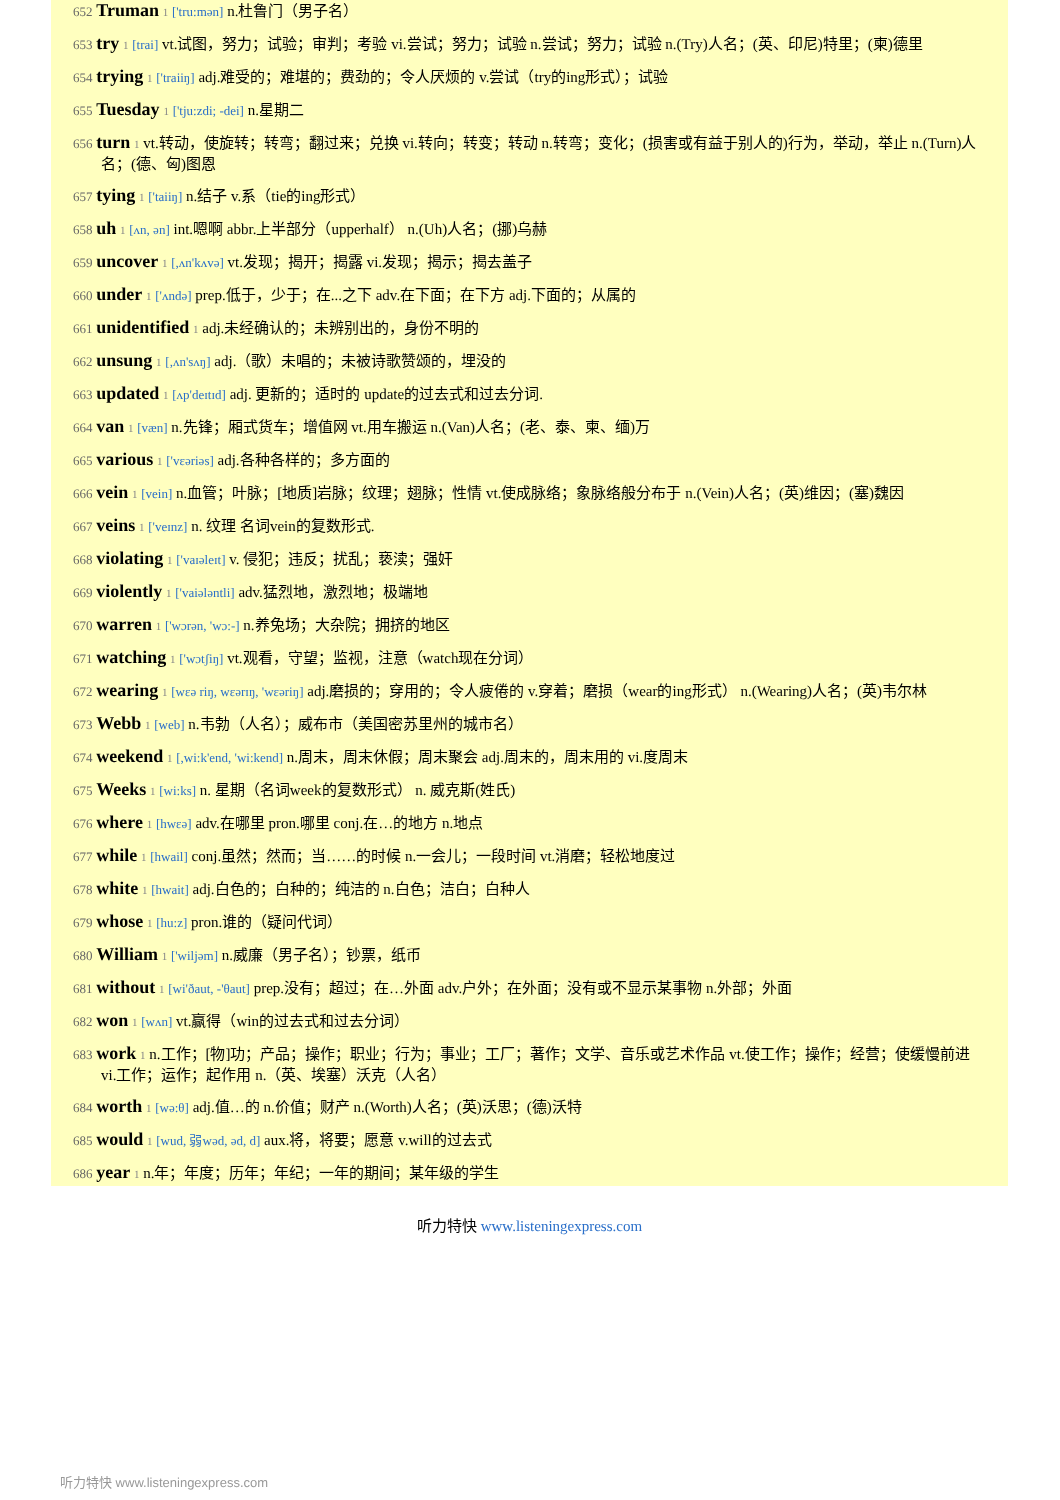652 Truman 1 ['tru:mən] n.杜鲁门（男子名）
653 try 1 [trai] vt.试图，努力；试验；审判；考验 vi.尝试；努力；试验 n.尝试；努力；试验 n.(Try)人名；(英、印尼)特里；(柬)德里
654 trying 1 ['traiiŋ] adj.难受的；难堪的；费劲的；令人厌烦的 v.尝试（try的ing形式）；试验
655 Tuesday 1 ['tju:zdi; -dei] n.星期二
656 turn 1 vt.转动，使旋转；转弯；翻过来；兑换 vi.转向；转变；转动 n.转弯；变化；(损害或有益于别人的)行为，举动，举止 n.(Turn)人名；(德、匈)图恩
657 tying 1 ['taiiŋ] n.结子 v.系（tie的ing形式）
658 uh 1 [ʌn, ən] int.嗯啊 abbr.上半部分（upperhalf） n.(Uh)人名；(挪)乌赫
659 uncover 1 [,ʌn'kʌvə] vt.发现；揭开；揭露 vi.发现；揭示；揭去盖子
660 under 1 ['ʌndə] prep.低于，少于；在...之下 adv.在下面；在下方 adj.下面的；从属的
661 unidentified 1 adj.未经确认的；未辨别出的，身份不明的
662 unsung 1 [,ʌn'sʌŋ] adj.（歌）未唱的；未被诗歌赞颂的，埋没的
663 updated 1 [ʌp'deɪtɪd] adj. 更新的；适时的 update的过去式和过去分词.
664 van 1 [væn] n.先锋；厢式货车；增值网 vt.用车搬运 n.(Van)人名；(老、泰、柬、缅)万
665 various 1 ['vɛəriəs] adj.各种各样的；多方面的
666 vein 1 [vein] n.血管；叶脉；[地质]岩脉；纹理；翅脉；性情 vt.使成脉络；象脉络般分布于 n.(Vein)人名；(英)维因；(塞)魏因
667 veins 1 ['veɪnz] n. 纹理 名词vein的复数形式.
668 violating 1 ['vaɪəleɪt] v. 侵犯；违反；扰乱；亵渎；强奸
669 violently 1 ['vaiələntli] adv.猛烈地，激烈地；极端地
670 warren 1 ['wɔrən, 'wɔ:-] n.养兔场；大杂院；拥挤的地区
671 watching 1 ['wɔtʃiŋ] vt.观看，守望；监视，注意（watch现在分词）
672 wearing 1 [wɛə riŋ, wɛərɪŋ, 'wɛəriŋ] adj.磨损的；穿用的；令人疲倦的 v.穿着；磨损（wear的ing形式） n.(Wearing)人名；(英)韦尔林
673 Webb 1 [web] n.韦勃（人名）；威布市（美国密苏里州的城市名）
674 weekend 1 [,wi:k'end, 'wi:kend] n.周末，周末休假；周末聚会 adj.周末的，周末用的 vi.度周末
675 Weeks 1 [wi:ks] n. 星期（名词week的复数形式） n. 威克斯(姓氏)
676 where 1 [hwɛə] adv.在哪里 pron.哪里 conj.在…的地方 n.地点
677 while 1 [hwail] conj.虽然；然而；当……的时候 n.一会儿；一段时间 vt.消磨；轻松地度过
678 white 1 [hwait] adj.白色的；白种的；纯洁的 n.白色；洁白；白种人
679 whose 1 [hu:z] pron.谁的（疑问代词）
680 William 1 ['wiljəm] n.威廉（男子名）；钞票，纸币
681 without 1 [wi'ðaut, -'θaut] prep.没有；超过；在…外面 adv.户外；在外面；没有或不显示某事物 n.外部；外面
682 won 1 [wʌn] vt.赢得（win的过去式和过去分词）
683 work 1 n.工作；[物]功；产品；操作；职业；行为；事业；工厂；著作；文学、音乐或艺术作品 vt.使工作；操作；经营；使缓慢前进 vi.工作；运作；起作用 n.（英、埃塞）沃克（人名）
684 worth 1 [wə:θ] adj.值…的 n.价值；财产 n.(Worth)人名；(英)沃思；(德)沃特
685 would 1 [wud, 弱wəd, əd, d] aux.将，将要；愿意 v.will的过去式
686 year 1 n.年；年度；历年；年纪；一年的期间；某年级的学生
听力特快 www.listeningexpress.com
听力特快 www.listeningexpress.com